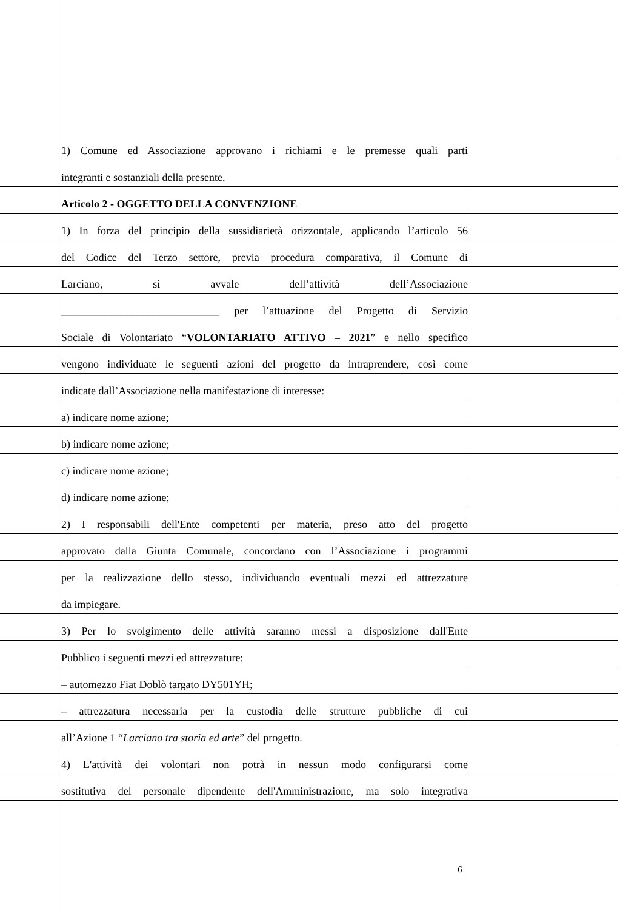1) Comune ed Associazione approvano i richiami e le premesse quali parti
integranti e sostanziali della presente.
Articolo 2 - OGGETTO DELLA CONVENZIONE
1) In forza del principio della sussidiarietà orizzontale, applicando l’articolo 56
del Codice del Terzo settore, previa procedura comparativa, il Comune di
Larciano, si avvale dell’attività dell’Associazione
_____________________________ per l’attuazione del Progetto di Servizio
Sociale di Volontariato “VOLONTARIATO ATTIVO – 2021” e nello specifico
vengono individuate le seguenti azioni del progetto da intraprendere, così come
indicate dall’Associazione nella manifestazione di interesse:
a) indicare nome azione;
b) indicare nome azione;
c) indicare nome azione;
d) indicare nome azione;
2) I responsabili dell'Ente competenti per materia, preso atto del progetto
approvato dalla Giunta Comunale, concordano con l’Associazione i programmi
per la realizzazione dello stesso, individuando eventuali mezzi ed attrezzature
da impiegare.
3) Per lo svolgimento delle attività saranno messi a disposizione dall'Ente
Pubblico i seguenti mezzi ed attrezzature:
– automezzo Fiat Doblò targato DY501YH;
– attrezzatura necessaria per la custodia delle strutture pubbliche di cui
all’Azione 1 “Larciano tra storia ed arte” del progetto.
4) L'attività dei volontari non potrà in nessun modo configurarsi come
sostitutiva del personale dipendente dell'Amministrazione, ma solo integrativa
6